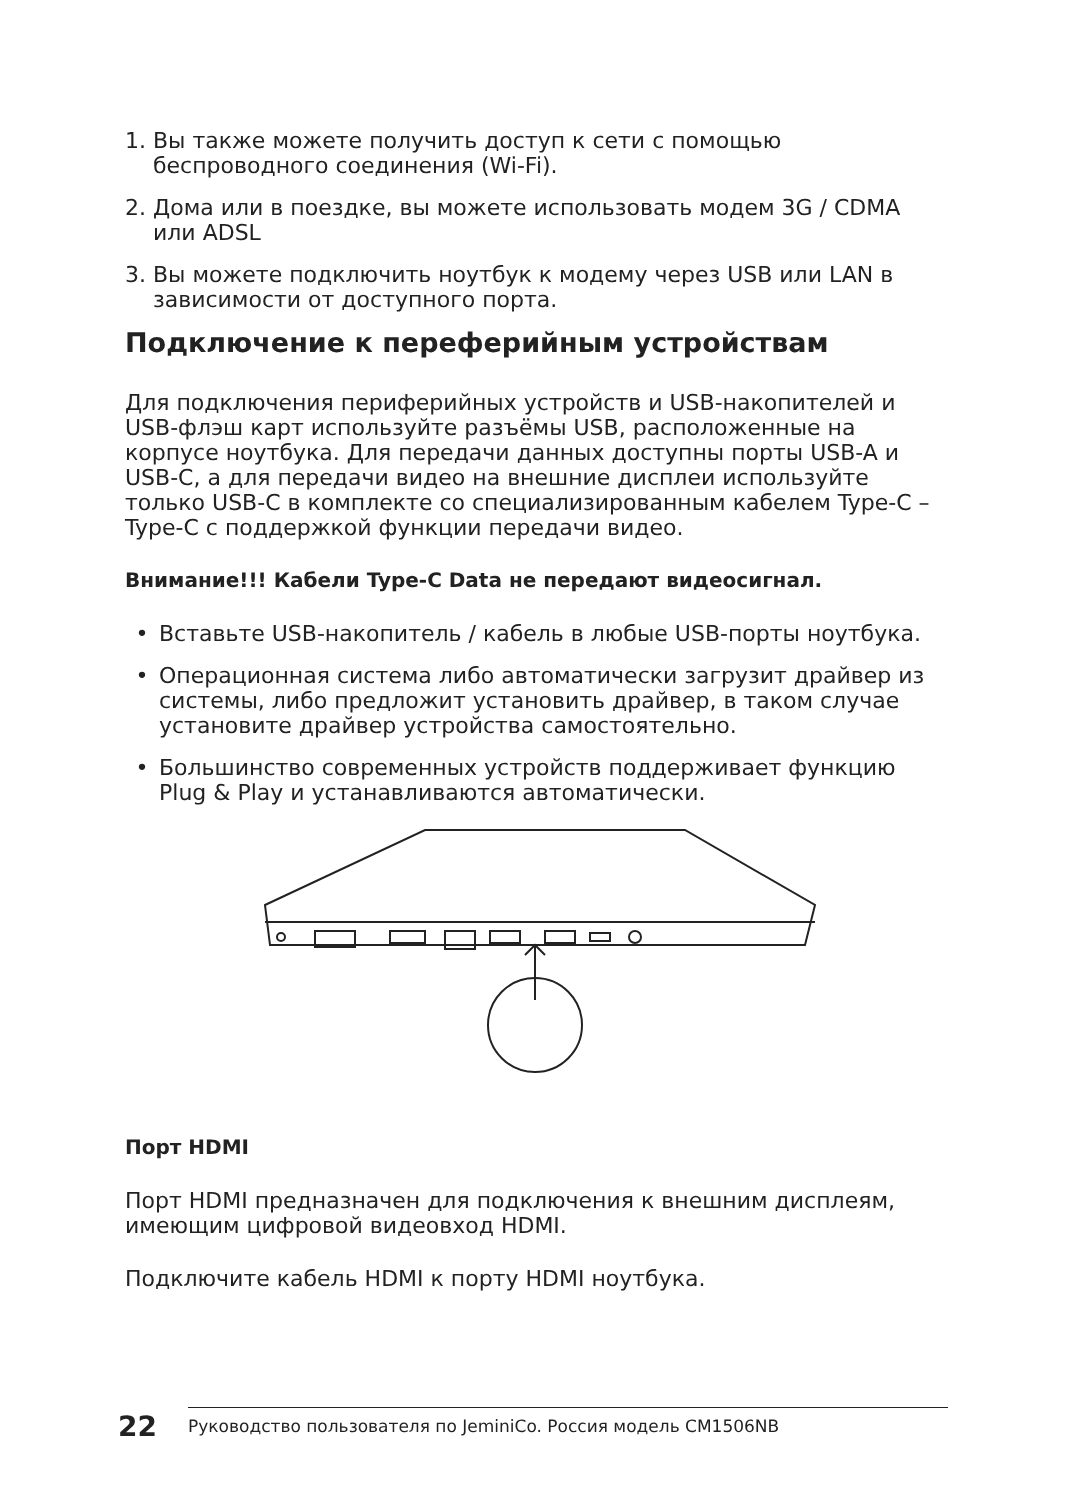1. Вы также можете получить доступ к сети с помощью беспроводного соединения (Wi-Fi).
2. Дома или в поездке, вы можете использовать модем 3G / CDMA или ADSL
3. Вы можете подключить ноутбук к модему через USB или LAN в зависимости от доступного порта.
Подключение к переферийным устройствам
Для подключения периферийных устройств и USB-накопителей и USB-флэш карт используйте разъёмы USB, расположенные на корпусе ноутбука. Для передачи данных доступны порты USB-A и USB-C, а для передачи видео на внешние дисплеи используйте только USB-C в комплекте со специализированным кабелем Type-C – Type-C с поддержкой функции передачи видео.
Внимание!!! Кабели Type-C Data не передают видеосигнал.
• Вставьте USB-накопитель / кабель в любые USB-порты ноутбука.
• Операционная система либо автоматически загрузит драйвер из системы, либо предложит установить драйвер, в таком случае установите драйвер устройства самостоятельно.
• Большинство современных устройств поддерживает функцию Plug & Play и устанавливаются автоматически.
Порт HDMI
Порт HDMI предназначен для подключения к внешним дисплеям, имеющим цифровой видеовход HDMI.
Подключите кабель HDMI к порту HDMI ноутбука.
22 Руководство пользователя по JeminiCo. Россия модель CM1506NB